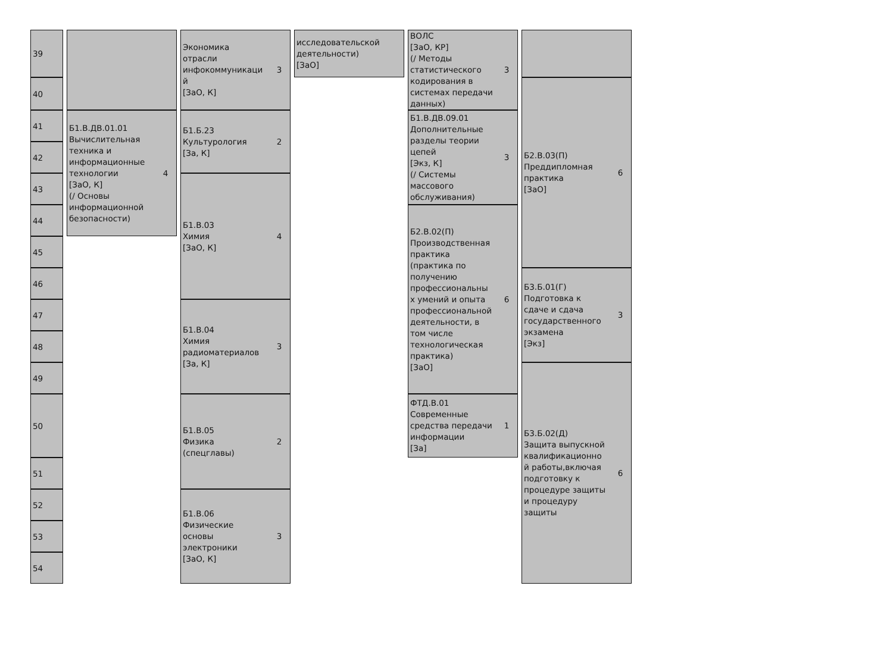| 39 | | Экономика отрасли инфокоммуникаци й [ЗаО, К] 3 | исследовательской деятельности) [ЗаО] | ВОЛС [ЗаО, КР] (/ Методы статистического кодирования в системах передачи данных) 3 | |
| 40 | | | | | Б2.В.03(П) Преддипломная практика [ЗаО] 6 |
| 41 | Б1.В.ДВ.01.01 Вычислительная техника и информационные технологии [ЗаО, К] (/ Основы информационной безопасности) 4 | Б1.Б.23 Культурология [За, К] 2 | | Б1.В.ДВ.09.01 Дополнительные разделы теории цепей [Экз, К] (/ Системы массового обслуживания) 3 | |
| 42 | | | | | |
| 43 | | Б1.В.03 Химия [ЗаО, К] 4 | | | |
| 44 | | | | Б2.В.02(П) Производственная практика (практика по получению профессиональны х умений и опыта профессиональной деятельности, в том числе технологическая практика) [ЗаО] 6 | |
| 45 | | | | | |
| 46 | | | | | Б3.Б.01(Г) Подготовка к сдаче и сдача государственного экзамена [Экз] 3 |
| 47 | | Б1.В.04 Химия радиоматериалов [За, К] 3 | | | |
| 48 | | | | | |
| 49 | | | | | Б3.Б.02(Д) Защита выпускной квалификационно й работы,включая подготовку к процедуре защиты и процедуру защиты 6 |
| 50 | | Б1.В.05 Физика (спецглавы) 2 | | ФТД.В.01 Современные средства передачи информации [За] 1 | |
| 51 | | | | | |
| 52 | | Б1.В.06 Физические основы электроники [ЗаО, К] 3 | | | |
| 53 | | | | | |
| 54 | | | | | |